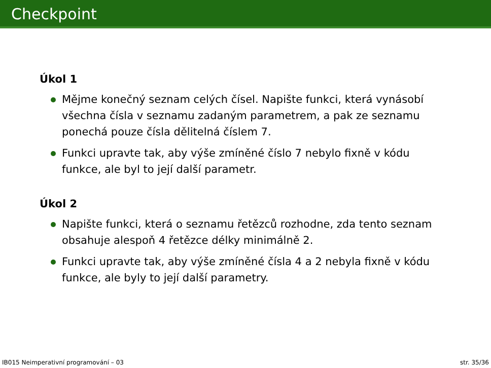Checkpoint
Úkol 1
Mějme konečný seznam celých čísel. Napište funkci, která vynásobí všechna čísla v seznamu zadaným parametrem, a pak ze seznamu ponechá pouze čísla dělitelná číslem 7.
Funkci upravte tak, aby výše zmíněné číslo 7 nebylo fixně v kódu funkce, ale byl to její další parametr.
Úkol 2
Napište funkci, která o seznamu řetězců rozhodne, zda tento seznam obsahuje alespoň 4 řetězce délky minimálně 2.
Funkci upravte tak, aby výše zmíněné čísla 4 a 2 nebyla fixně v kódu funkce, ale byly to její další parametry.
IB015 Neimperativní programování – 03 str. 35/36